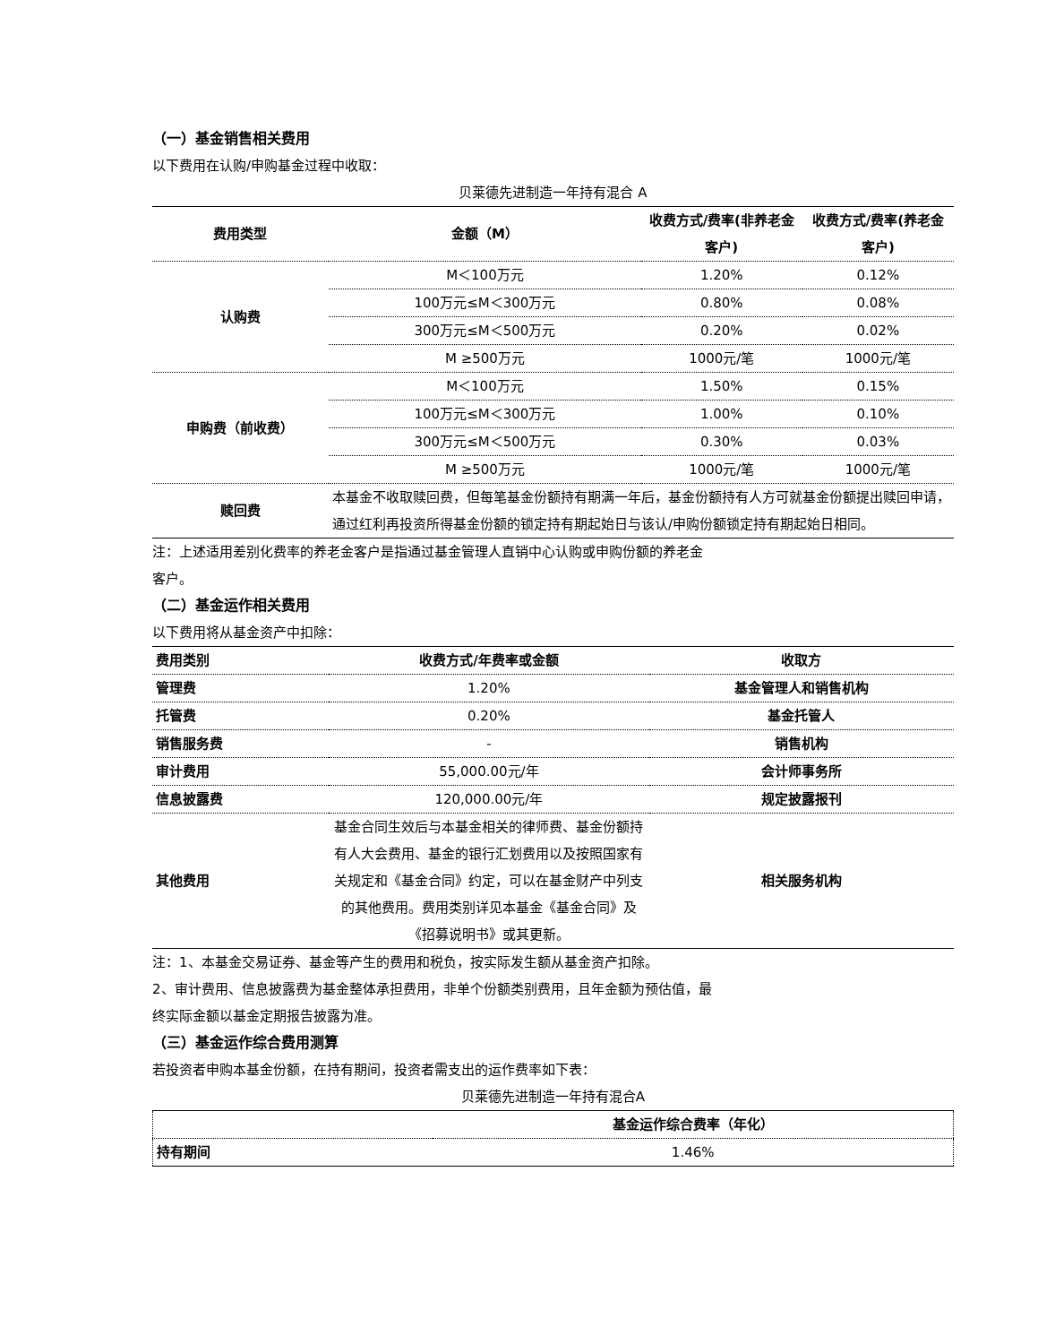（一）基金销售相关费用
以下费用在认购/申购基金过程中收取：
贝莱德先进制造一年持有混合 A
| 费用类型 | 金额（M） | 收费方式/费率(非养老金客户) | 收费方式/费率(养老金客户) |
| --- | --- | --- | --- |
| 认购费 | M＜100万元 | 1.20% | 0.12% |
| | 100万元≤M＜300万元 | 0.80% | 0.08% |
| | 300万元≤M＜500万元 | 0.20% | 0.02% |
| | M ≥500万元 | 1000元/笔 | 1000元/笔 |
| 申购费（前收费） | M＜100万元 | 1.50% | 0.15% |
| | 100万元≤M＜300万元 | 1.00% | 0.10% |
| | 300万元≤M＜500万元 | 0.30% | 0.03% |
| | M ≥500万元 | 1000元/笔 | 1000元/笔 |
| 赎回费 | 本基金不收取赎回费，但每笔基金份额持有期满一年后，基金份额持有人方可就基金份额提出赎回申请，通过红利再投资所得基金份额的锁定持有期起始日与该认/申购份额锁定持有期起始日相同。 | | |
注：上述适用差别化费率的养老金客户是指通过基金管理人直销中心认购或申购份额的养老金
客户。
（二）基金运作相关费用
以下费用将从基金资产中扣除：
| 费用类别 | 收费方式/年费率或金额 | 收取方 |
| --- | --- | --- |
| 管理费 | 1.20% | 基金管理人和销售机构 |
| 托管费 | 0.20% | 基金托管人 |
| 销售服务费 | - | 销售机构 |
| 审计费用 | 55,000.00元/年 | 会计师事务所 |
| 信息披露费 | 120,000.00元/年 | 规定披露报刊 |
| 其他费用 | 基金合同生效后与本基金相关的律师费、基金份额持有人大会费用、基金的银行汇划费用以及按照国家有关规定和《基金合同》约定，可以在基金财产中列支的其他费用。费用类别详见本基金《基金合同》及《招募说明书》或其更新。 | 相关服务机构 |
注：1、本基金交易证券、基金等产生的费用和税负，按实际发生额从基金资产扣除。
2、审计费用、信息披露费为基金整体承担费用，非单个份额类别费用，且年金额为预估值，最
终实际金额以基金定期报告披露为准。
（三）基金运作综合费用测算
若投资者申购本基金份额，在持有期间，投资者需支出的运作费率如下表：
贝莱德先进制造一年持有混合A
| | 基金运作综合费率（年化） |
| --- | --- |
| 持有期间 | 1.46% |